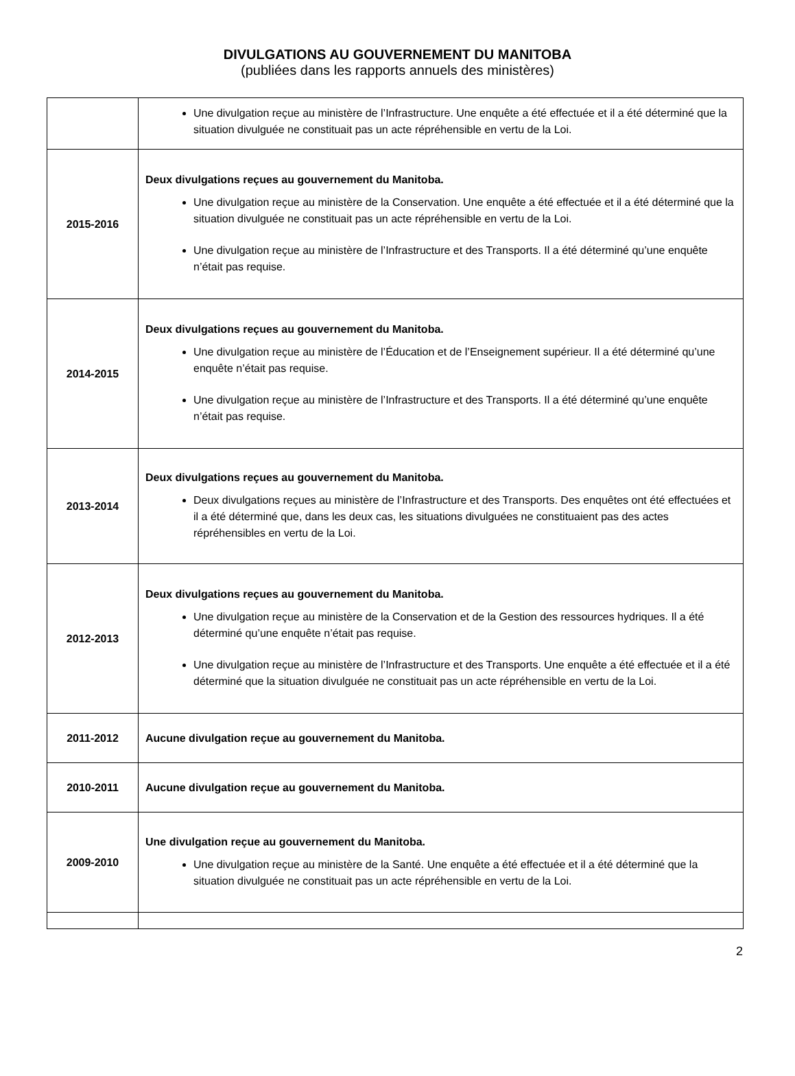DIVULGATIONS AU GOUVERNEMENT DU MANITOBA
(publiées dans les rapports annuels des ministères)
| | Une divulgation reçue au ministère de l’Infrastructure. Une enquête a été effectuée et il a été déterminé que la situation divulguée ne constituait pas un acte répréhensible en vertu de la Loi. |
| 2015-2016 | Deux divulgations reçues au gouvernement du Manitoba. Une divulgation reçue au ministère de la Conservation. Une enquête a été effectuée et il a été déterminé que la situation divulguée ne constituait pas un acte répréhensible en vertu de la Loi. Une divulgation reçue au ministère de l’Infrastructure et des Transports. Il a été déterminé qu’une enquête n’était pas requise. |
| 2014-2015 | Deux divulgations reçues au gouvernement du Manitoba. Une divulgation reçue au ministère de l’Éducation et de l’Enseignement supérieur. Il a été déterminé qu’une enquête n’était pas requise. Une divulgation reçue au ministère de l’Infrastructure et des Transports. Il a été déterminé qu’une enquête n’était pas requise. |
| 2013-2014 | Deux divulgations reçues au gouvernement du Manitoba. Deux divulgations reçues au ministère de l’Infrastructure et des Transports. Des enquêtes ont été effectuées et il a été déterminé que, dans les deux cas, les situations divulguées ne constituaient pas des actes répréhensibles en vertu de la Loi. |
| 2012-2013 | Deux divulgations reçues au gouvernement du Manitoba. Une divulgation reçue au ministère de la Conservation et de la Gestion des ressources hydriques. Il a été déterminé qu’une enquête n’était pas requise. Une divulgation reçue au ministère de l’Infrastructure et des Transports. Une enquête a été effectuée et il a été déterminé que la situation divulguée ne constituait pas un acte répréhensible en vertu de la Loi. |
| 2011-2012 | Aucune divulgation reçue au gouvernement du Manitoba. |
| 2010-2011 | Aucune divulgation reçue au gouvernement du Manitoba. |
| 2009-2010 | Une divulgation reçue au gouvernement du Manitoba. Une divulgation reçue au ministère de la Santé. Une enquête a été effectuée et il a été déterminé que la situation divulguée ne constituait pas un acte répréhensible en vertu de la Loi. |
2